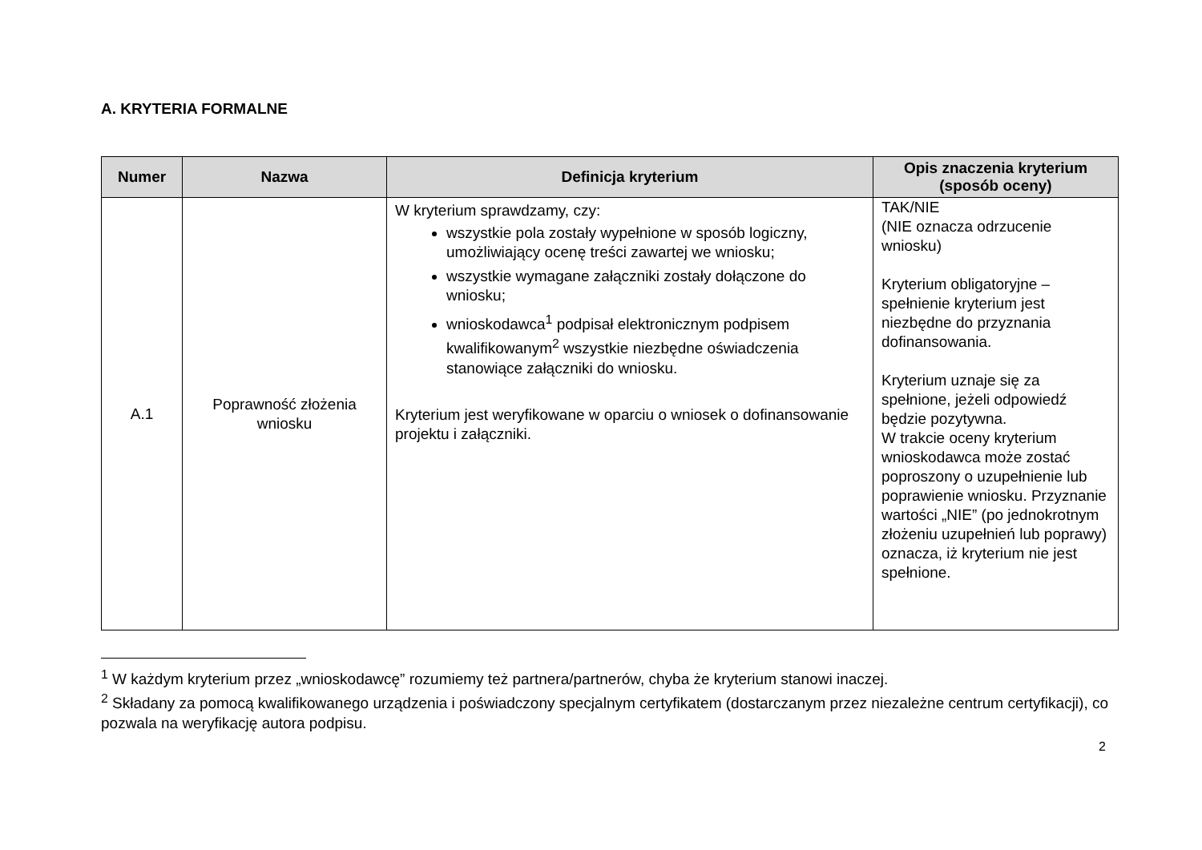A. KRYTERIA FORMALNE
| Numer | Nazwa | Definicja kryterium | Opis znaczenia kryterium (sposób oceny) |
| --- | --- | --- | --- |
| A.1 | Poprawność złożenia wniosku | W kryterium sprawdzamy, czy: wszystkie pola zostały wypełnione w sposób logiczny, umożliwiający ocenę treści zawartej we wniosku; wszystkie wymagane załączniki zostały dołączone do wniosku; wnioskodawca<sup>1</sup> podpisał elektronicznym podpisem kwalifikowanym<sup>2</sup> wszystkie niezbędne oświadczenia stanowiące załączniki do wniosku. Kryterium jest weryfikowane w oparciu o wniosek o dofinansowanie projektu i załączniki. | TAK/NIE (NIE oznacza odrzucenie wniosku) Kryterium obligatoryjne – spełnienie kryterium jest niezbędne do przyznania dofinansowania. Kryterium uznaje się za spełnione, jeżeli odpowiedź będzie pozytywna. W trakcie oceny kryterium wnioskodawca może zostać poproszony o uzupełnienie lub poprawienie wniosku. Przyznanie wartości „NIE” (po jednokrotnym złożeniu uzupełnień lub poprawy) oznacza, iż kryterium nie jest spełnione. |
<sup>1</sup> W każdym kryterium przez „wnioskodawcę” rozumiemy też partnera/partnerów, chyba że kryterium stanowi inaczej.
<sup>2</sup> Składany za pomocą kwalifikowanego urządzenia i poświadczony specjalnym certyfikatem (dostarczanym przez niezależne centrum certyfikacji), co pozwala na weryfikację autora podpisu.
2